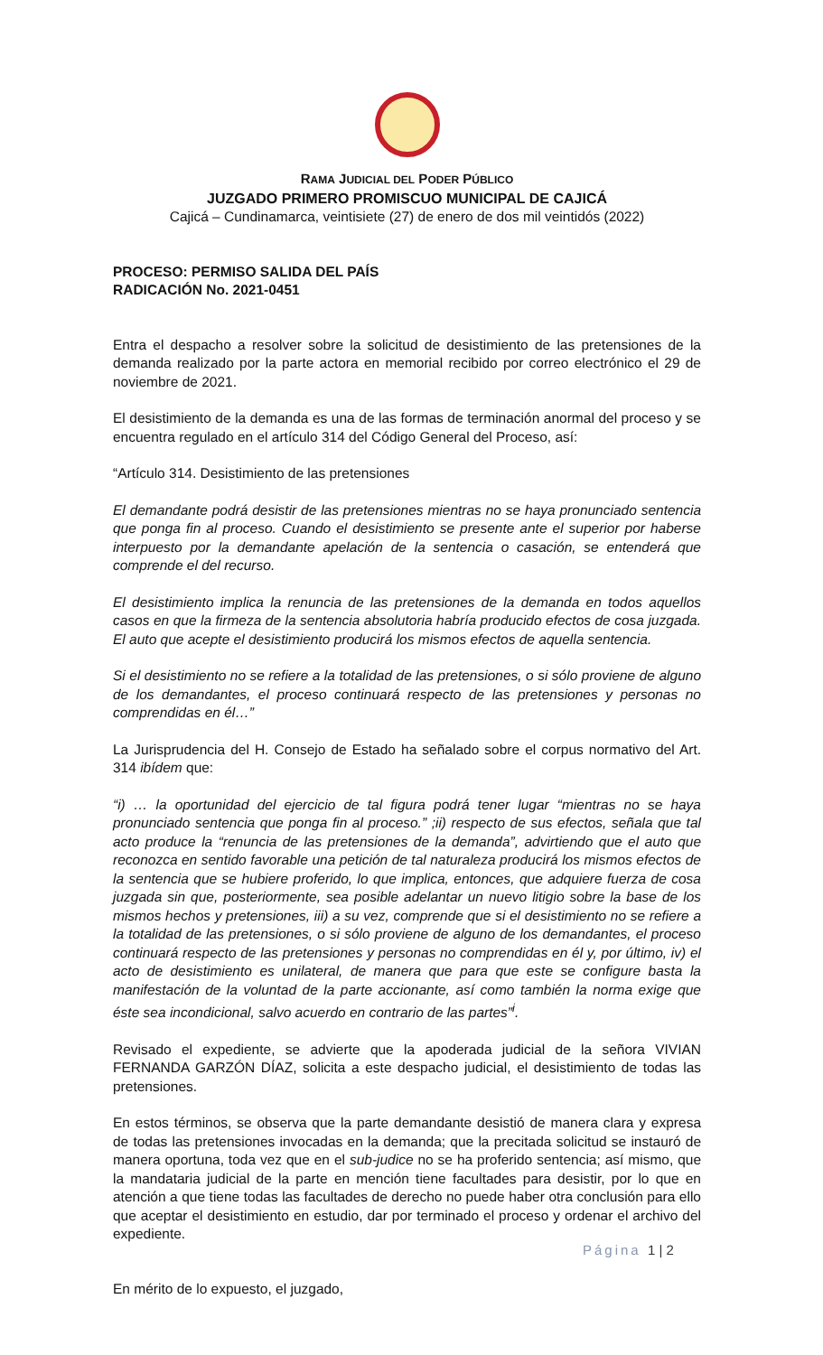RAMA JUDICIAL DEL PODER PÚBLICO
JUZGADO PRIMERO PROMISCUO MUNICIPAL DE CAJICÁ
Cajicá – Cundinamarca, veintisiete (27) de enero de dos mil veintidós (2022)
PROCESO: PERMISO SALIDA DEL PAÍS
RADICACIÓN No. 2021-0451
Entra el despacho a resolver sobre la solicitud de desistimiento de las pretensiones de la demanda realizado por la parte actora en memorial recibido por correo electrónico el 29 de noviembre de 2021.
El desistimiento de la demanda es una de las formas de terminación anormal del proceso y se encuentra regulado en el artículo 314 del Código General del Proceso, así:
“Artículo 314. Desistimiento de las pretensiones
El demandante podrá desistir de las pretensiones mientras no se haya pronunciado sentencia que ponga fin al proceso. Cuando el desistimiento se presente ante el superior por haberse interpuesto por la demandante apelación de la sentencia o casación, se entenderá que comprende el del recurso.
El desistimiento implica la renuncia de las pretensiones de la demanda en todos aquellos casos en que la firmeza de la sentencia absolutoria habría producido efectos de cosa juzgada. El auto que acepte el desistimiento producirá los mismos efectos de aquella sentencia.
Si el desistimiento no se refiere a la totalidad de las pretensiones, o si sólo proviene de alguno de los demandantes, el proceso continuará respecto de las pretensiones y personas no comprendidas en él…”
La Jurisprudencia del H. Consejo de Estado ha señalado sobre el corpus normativo del Art. 314 ibídem que:
“i) … la oportunidad del ejercicio de tal figura podrá tener lugar “mientras no se haya pronunciado sentencia que ponga fin al proceso.” ;ii) respecto de sus efectos, señala que tal acto produce la “renuncia de las pretensiones de la demanda”, advirtiendo que el auto que reconozca en sentido favorable una petición de tal naturaleza producirá los mismos efectos de la sentencia que se hubiere proferido, lo que implica, entonces, que adquiere fuerza de cosa juzgada sin que, posteriormente, sea posible adelantar un nuevo litigio sobre la base de los mismos hechos y pretensiones, iii) a su vez, comprende que si el desistimiento no se refiere a la totalidad de las pretensiones, o si sólo proviene de alguno de los demandantes, el proceso continuará respecto de las pretensiones y personas no comprendidas en él y, por último, iv) el acto de desistimiento es unilateral, de manera que para que este se configure basta la manifestación de la voluntad de la parte accionante, así como también la norma exige que éste sea incondicional, salvo acuerdo en contrario de las partes”<sup>i</sup>.
Revisado el expediente, se advierte que la apoderada judicial de la señora VIVIAN FERNANDA GARZÓN DÍAZ, solicita a este despacho judicial, el desistimiento de todas las pretensiones.
En estos términos, se observa que la parte demandante desistió de manera clara y expresa de todas las pretensiones invocadas en la demanda; que la precitada solicitud se instauró de manera oportuna, toda vez que en el sub-judice no se ha proferido sentencia; así mismo, que la mandataria judicial de la parte en mención tiene facultades para desistir, por lo que en atención a que tiene todas las facultades de derecho no puede haber otra conclusión para ello que aceptar el desistimiento en estudio, dar por terminado el proceso y ordenar el archivo del expediente.
En mérito de lo expuesto, el juzgado,
Página 1 | 2